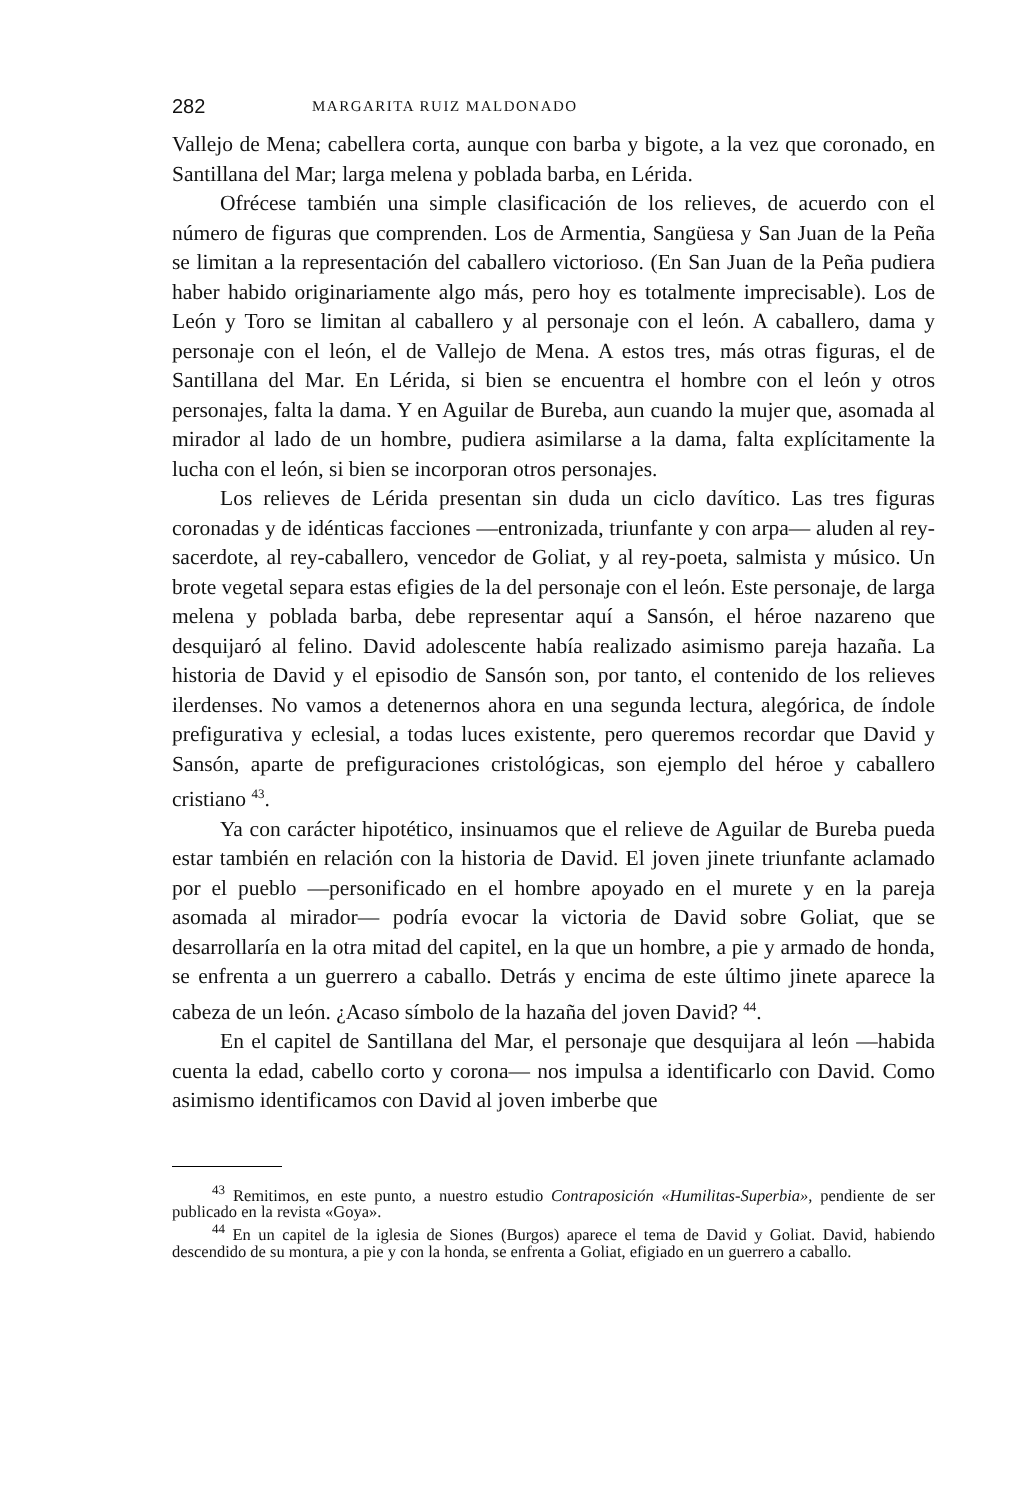282 MARGARITA RUIZ MALDONADO
Vallejo de Mena; cabellera corta, aunque con barba y bigote, a la vez que coronado, en Santillana del Mar; larga melena y poblada barba, en Lérida.
Ofrécese también una simple clasificación de los relieves, de acuerdo con el número de figuras que comprenden. Los de Armentia, Sangüesa y San Juan de la Peña se limitan a la representación del caballero victorioso. (En San Juan de la Peña pudiera haber habido originariamente algo más, pero hoy es totalmente imprecisable). Los de León y Toro se limitan al caballero y al personaje con el león. A caballero, dama y personaje con el león, el de Vallejo de Mena. A estos tres, más otras figuras, el de Santillana del Mar. En Lérida, si bien se encuentra el hombre con el león y otros personajes, falta la dama. Y en Aguilar de Bureba, aun cuando la mujer que, asomada al mirador al lado de un hombre, pudiera asimilarse a la dama, falta explícitamente la lucha con el león, si bien se incorporan otros personajes.
Los relieves de Lérida presentan sin duda un ciclo davítico. Las tres figuras coronadas y de idénticas facciones —entronizada, triunfante y con arpa— aluden al rey-sacerdote, al rey-caballero, vencedor de Goliat, y al rey-poeta, salmista y músico. Un brote vegetal separa estas efigies de la del personaje con el león. Este personaje, de larga melena y poblada barba, debe representar aquí a Sansón, el héroe nazareno que desquijaró al felino. David adolescente había realizado asimismo pareja hazaña. La historia de David y el episodio de Sansón son, por tanto, el contenido de los relieves ilerdenses. No vamos a detenernos ahora en una segunda lectura, alegórica, de índole prefigurativa y eclesial, a todas luces existente, pero queremos recordar que David y Sansón, aparte de prefiguraciones cristológicas, son ejemplo del héroe y caballero cristiano <sup>43</sup>.
Ya con carácter hipotético, insinuamos que el relieve de Aguilar de Bureba pueda estar también en relación con la historia de David. El joven jinete triunfante aclamado por el pueblo —personificado en el hombre apoyado en el murete y en la pareja asomada al mirador— podría evocar la victoria de David sobre Goliat, que se desarrollaría en la otra mitad del capitel, en la que un hombre, a pie y armado de honda, se enfrenta a un guerrero a caballo. Detrás y encima de este último jinete aparece la cabeza de un león. ¿Acaso símbolo de la hazaña del joven David? <sup>44</sup>.
En el capitel de Santillana del Mar, el personaje que desquijara al león —habida cuenta la edad, cabello corto y corona— nos impulsa a identificarlo con David. Como asimismo identificamos con David al joven imberbe que
<sup>43</sup> Remitimos, en este punto, a nuestro estudio Contraposición «Humilitas-Superbia», pendiente de ser publicado en la revista «Goya».
<sup>44</sup> En un capitel de la iglesia de Siones (Burgos) aparece el tema de David y Goliat. David, habiendo descendido de su montura, a pie y con la honda, se enfrenta a Goliat, efigiado en un guerrero a caballo.